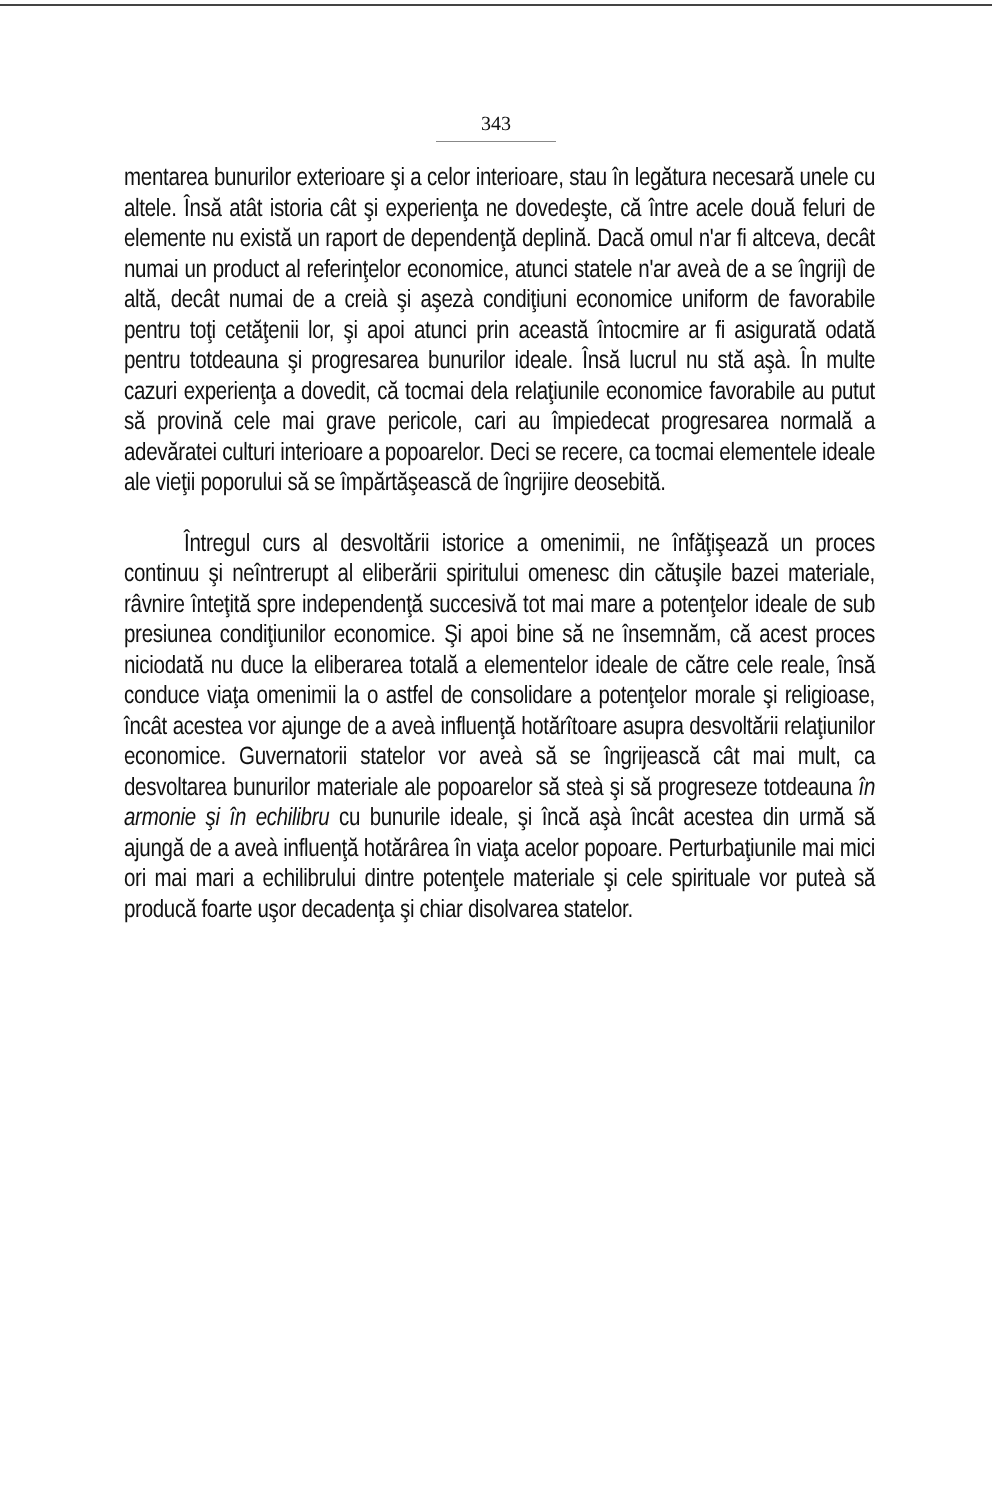343
mentarea bunurilor exterioare şi a celor interioare, stau în legătura necesară unele cu altele. Însă atât istoria cât şi experienţa ne dovedeşte, că între acele două feluri de elemente nu există un raport de dependenţă deplină. Dacă omul n'ar fi altceva, decât numai un product al referinţelor economice, atunci statele n'ar aveà de a se îngrijì de altă, decât numai de a creià şi aşezà condiţiuni economice uniform de favorabile pentru toţi cetăţenii lor, şi apoi atunci prin această întocmire ar fi asigurată odată pentru totdeauna şi progresarea bunurilor ideale. Însă lucrul nu stă aşà. În multe cazuri experienţa a dovedit, că tocmai dela relaţiunile economice favorabile au putut să provină cele mai grave pericole, cari au împiedecat progresarea normală a adevăratei culturi interioare a popoarelor. Deci se recere, ca tocmai elementele ideale ale vieţii poporului să se împărtăşească de îngrijire deosebită.
Întregul curs al desvoltării istorice a omenimii, ne înfăţişează un proces continuu şi neîntrerupt al eliberării spiritului omenesc din cătuşile bazei materiale, râvnire înteţită spre independenţă succesivă tot mai mare a potenţelor ideale de sub presiunea condiţiunilor economice. Şi apoi bine să ne însemnăm, că acest proces niciodată nu duce la eliberarea totală a elementelor ideale de către cele reale, însă conduce viaţa omenimii la o astfel de consolidare a potenţelor morale şi religioase, încât acestea vor ajunge de a aveà influenţă hotărîtoare asupra desvoltării relaţiunilor economice. Guvernatorii statelor vor aveà să se îngrijească cât mai mult, ca desvoltarea bunurilor materiale ale popoarelor să steà şi să progreseze totdeauna în armonie şi în echilibru cu bunurile ideale, şi încă aşà încât acestea din urmă să ajungă de a aveà influenţă hotărârea în viaţa acelor popoare. Perturbaţiunile mai mici ori mai mari a echilibrului dintre potenţele materiale şi cele spirituale vor puteà să producă foarte uşor decadenţa şi chiar disolvarea statelor.